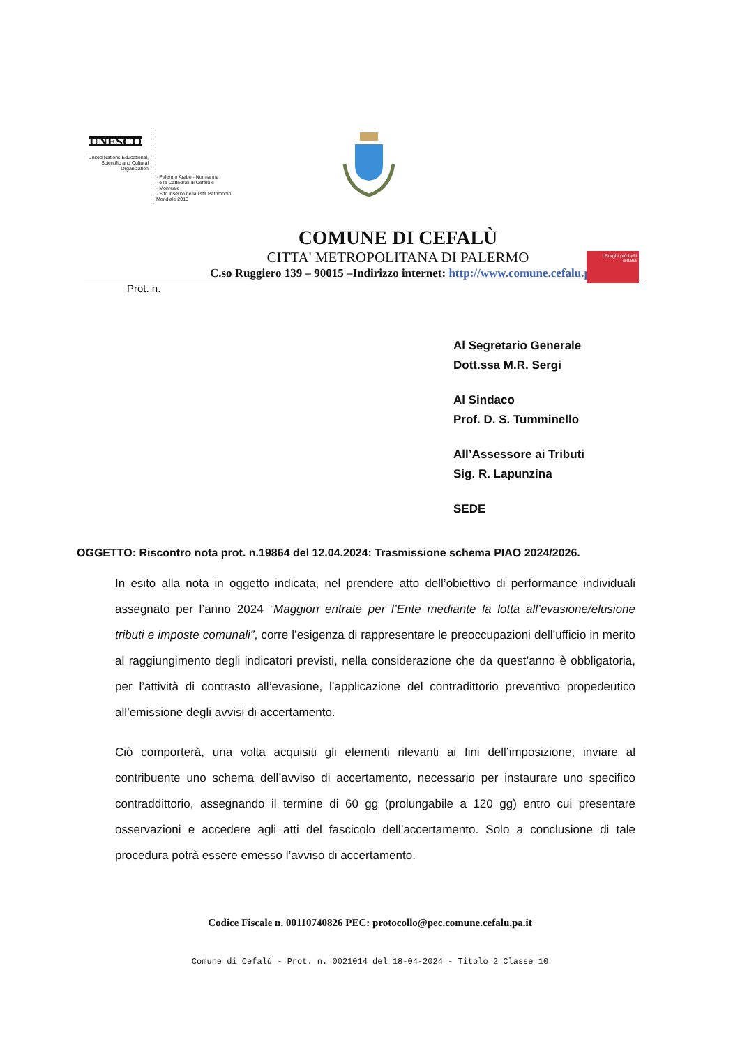UNESCO
United Nations Educational, Scientific and Cultural Organization
· Palermo Arabo - Normanna
· e le Cattedrali di Cefalù e
· Monreale
· Sito inserito nella lista Patrimonio Mondiale 2015
COMUNE DI CEFALÙ
CITTA' METROPOLITANA DI PALERMO
C.so Ruggiero 139 – 90015 –Indirizzo internet: http://www.comune.cefalu.pa.it
I Borghi più belli d'Italia
Prot. n.
Al Segretario Generale
Dott.ssa M.R. Sergi
Al Sindaco
Prof. D. S. Tumminello
All’Assessore ai Tributi
Sig. R. Lapunzina
SEDE
OGGETTO: Riscontro nota prot. n.19864 del 12.04.2024: Trasmissione schema PIAO 2024/2026.
In esito alla nota in oggetto indicata, nel prendere atto dell’obiettivo di performance individuali assegnato per l’anno 2024 “Maggiori entrate per l’Ente mediante la lotta all’evasione/elusione tributi e imposte comunali”, corre l’esigenza di rappresentare le preoccupazioni dell’ufficio in merito al raggiungimento degli indicatori previsti, nella considerazione che da quest’anno è obbligatoria, per l’attività di contrasto all’evasione, l’applicazione del contradittorio preventivo propedeutico all’emissione degli avvisi di accertamento.
Ciò comporterà, una volta acquisiti gli elementi rilevanti ai fini dell’imposizione, inviare al contribuente uno schema dell’avviso di accertamento, necessario per instaurare uno specifico contraddittorio, assegnando il termine di 60 gg (prolungabile a 120 gg) entro cui presentare osservazioni e accedere agli atti del fascicolo dell’accertamento. Solo a conclusione di tale procedura potrà essere emesso l’avviso di accertamento.
Codice Fiscale n. 00110740826 PEC: protocollo@pec.comune.cefalu.pa.it
Comune di Cefalù - Prot. n. 0021014 del 18-04-2024 - Titolo 2 Classe 10